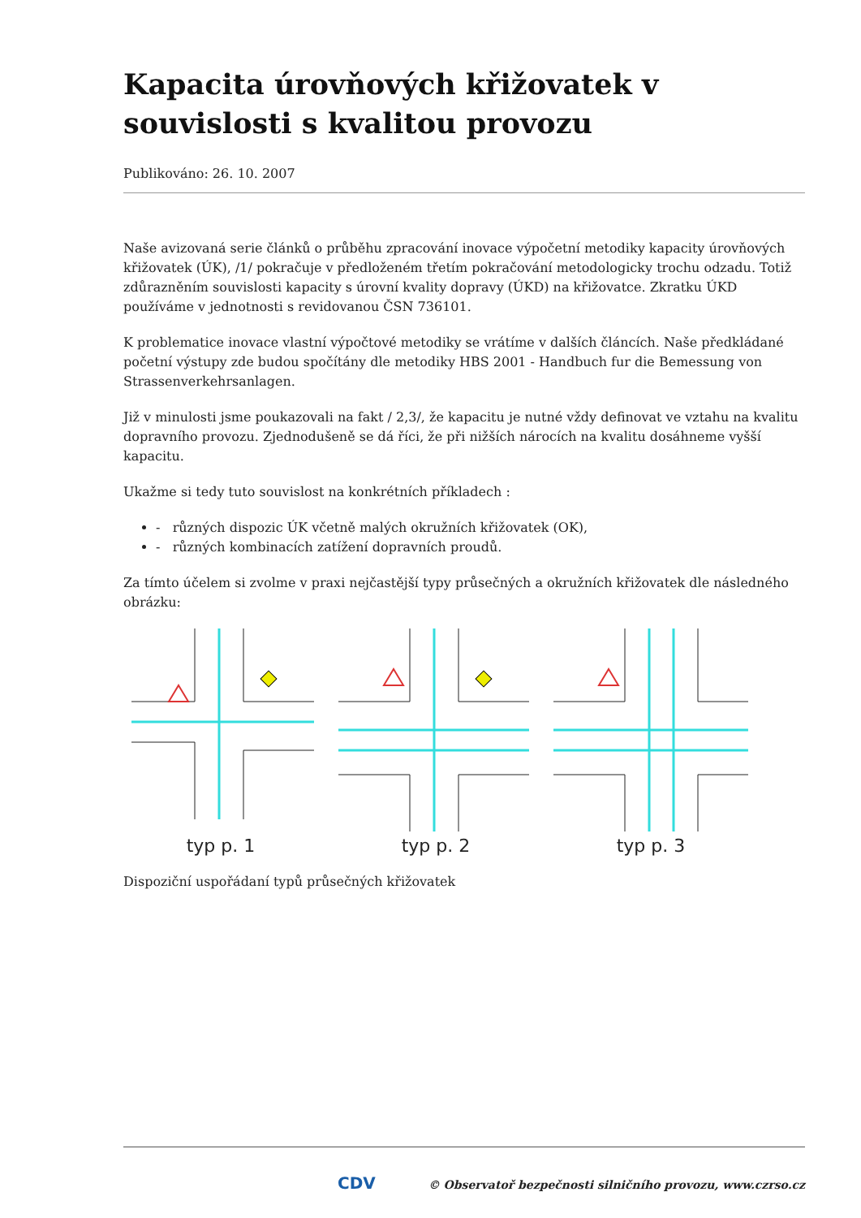Kapacita úrovňových křižovatek v souvislosti s kvalitou provozu
Publikováno: 26. 10. 2007
Naše avizovaná serie článků o průběhu zpracování inovace výpočetní metodiky kapacity úrovňových křižovatek (ÚK), /1/ pokračuje v předloženém třetím pokračování metodologicky trochu odzadu. Totiž zdůrazněním souvislosti kapacity s úrovní kvality dopravy (ÚKD) na křižovatce. Zkratku ÚKD používáme v jednotnosti s revidovanou ČSN 736101.
K problematice inovace vlastní výpočtové metodiky se vrátíme v dalších článcích. Naše předkládané početní výstupy zde budou spočítány dle metodiky HBS 2001 - Handbuch fur die Bemessung von Strassenverkehrsanlagen.
Již v minulosti jsme poukazovali na fakt / 2,3/, že kapacitu je nutné vždy definovat ve vztahu na kvalitu dopravního provozu. Zjednodušeně se dá říci, že při nižších nárocích na kvalitu dosáhneme vyšší kapacitu.
Ukažme si tedy tuto souvislost na konkrétních příkladech :
- různých dispozic ÚK včetně malých okružních křižovatek (OK),
- různých kombinacích zatížení dopravních proudů.
Za tímto účelem si zvolme v praxi nejčastější typy průsečných a okružních křižovatek dle následného obrázku:
typ p. 1
typ p. 2
typ p. 3
Dispoziční uspořádaní typů průsečných křižovatek
CDV © Observatoř bezpečnosti silničního provozu, www.czrso.cz